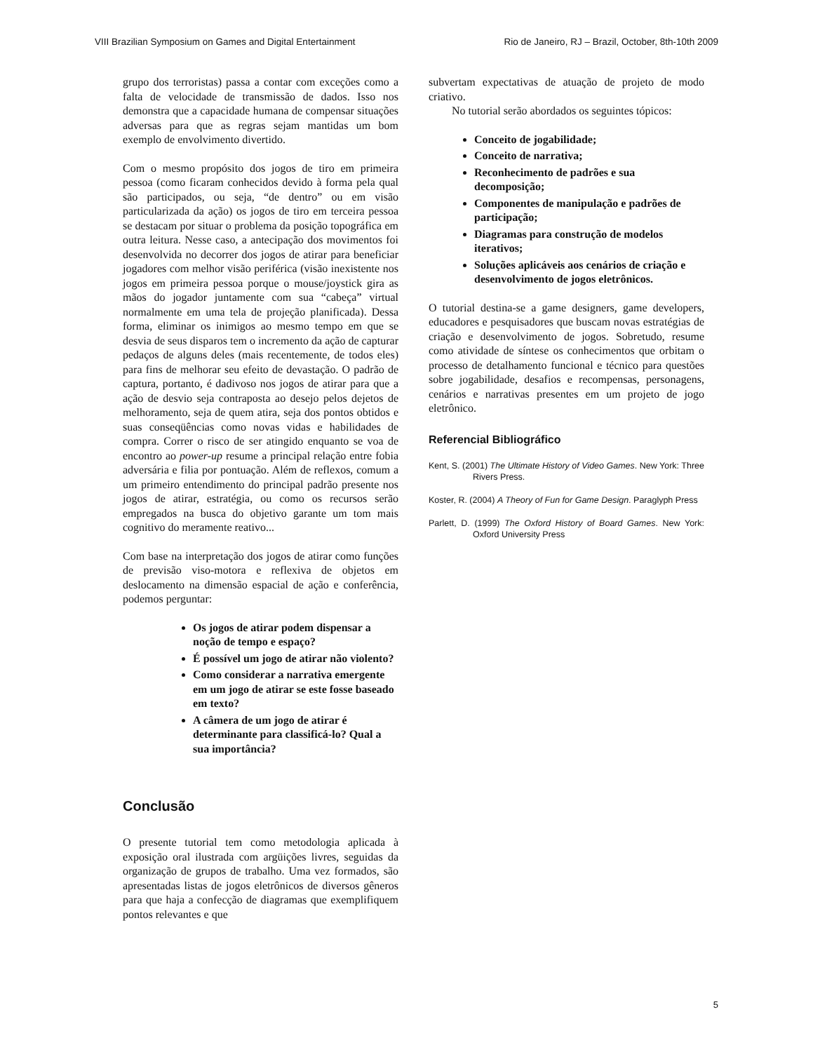VIII Brazilian Symposium on Games and Digital Entertainment Rio de Janeiro, RJ – Brazil, October, 8th-10th 2009
grupo dos terroristas) passa a contar com exceções como a falta de velocidade de transmissão de dados. Isso nos demonstra que a capacidade humana de compensar situações adversas para que as regras sejam mantidas um bom exemplo de envolvimento divertido.
Com o mesmo propósito dos jogos de tiro em primeira pessoa (como ficaram conhecidos devido à forma pela qual são participados, ou seja, “de dentro” ou em visão particularizada da ação) os jogos de tiro em terceira pessoa se destacam por situar o problema da posição topográfica em outra leitura. Nesse caso, a antecipação dos movimentos foi desenvolvida no decorrer dos jogos de atirar para beneficiar jogadores com melhor visão periférica (visão inexistente nos jogos em primeira pessoa porque o mouse/joystick gira as mãos do jogador juntamente com sua “cabeça” virtual normalmente em uma tela de projeção planificada). Dessa forma, eliminar os inimigos ao mesmo tempo em que se desvia de seus disparos tem o incremento da ação de capturar pedaços de alguns deles (mais recentemente, de todos eles) para fins de melhorar seu efeito de devastação. O padrão de captura, portanto, é dadivoso nos jogos de atirar para que a ação de desvio seja contraposta ao desejo pelos dejetos de melhoramento, seja de quem atira, seja dos pontos obtidos e suas conseqüências como novas vidas e habilidades de compra. Correr o risco de ser atingido enquanto se voa de encontro ao power-up resume a principal relação entre fobia adversária e filia por pontuação. Além de reflexos, comum a um primeiro entendimento do principal padrão presente nos jogos de atirar, estratégia, ou como os recursos serão empregados na busca do objetivo garante um tom mais cognitivo do meramente reativo...
Com base na interpretação dos jogos de atirar como funções de previsão viso-motora e reflexiva de objetos em deslocamento na dimensão espacial de ação e conferência, podemos perguntar:
Os jogos de atirar podem dispensar a noção de tempo e espaço?
É possível um jogo de atirar não violento?
Como considerar a narrativa emergente em um jogo de atirar se este fosse baseado em texto?
A câmera de um jogo de atirar é determinante para classificá-lo? Qual a sua importância?
Conclusão
O presente tutorial tem como metodologia aplicada à exposição oral ilustrada com argüições livres, seguidas da organização de grupos de trabalho. Uma vez formados, são apresentadas listas de jogos eletrônicos de diversos gêneros para que haja a confecção de diagramas que exemplifiquem pontos relevantes e que
subvertam expectativas de atuação de projeto de modo criativo.
No tutorial serão abordados os seguintes tópicos:
Conceito de jogabilidade;
Conceito de narrativa;
Reconhecimento de padrões e sua decomposição;
Componentes de manipulação e padrões de participação;
Diagramas para construção de modelos iterativos;
Soluções aplicáveis aos cenários de criação e desenvolvimento de jogos eletrônicos.
O tutorial destina-se a game designers, game developers, educadores e pesquisadores que buscam novas estratégias de criação e desenvolvimento de jogos. Sobretudo, resume como atividade de síntese os conhecimentos que orbitam o processo de detalhamento funcional e técnico para questões sobre jogabilidade, desafios e recompensas, personagens, cenários e narrativas presentes em um projeto de jogo eletrônico.
Referencial Bibliográfico
Kent, S. (2001) The Ultimate History of Video Games. New York: Three Rivers Press.
Koster, R. (2004) A Theory of Fun for Game Design. Paraglyph Press
Parlett, D. (1999) The Oxford History of Board Games. New York: Oxford University Press
5